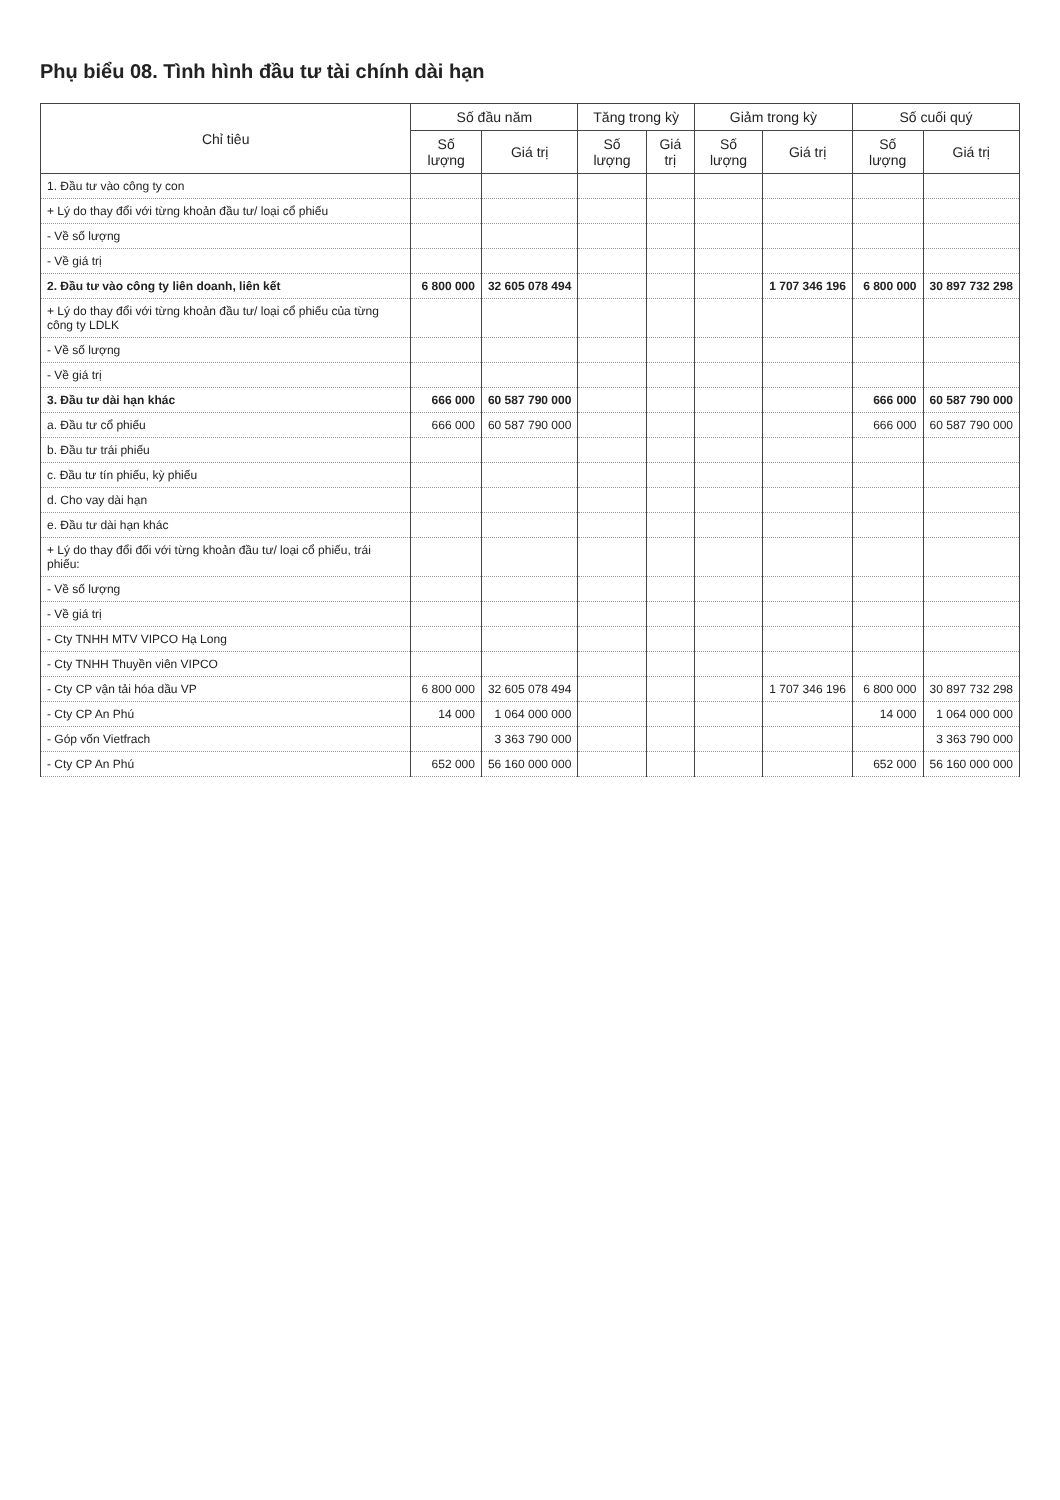Phụ biểu 08. Tình hình đầu tư tài chính dài hạn
| Chỉ tiêu | Số đầu năm | | Tăng trong kỳ | | Giảm trong kỳ | | Số cuối quý | |
| --- | --- | --- | --- | --- | --- | --- | --- | --- |
| | Số lượng | Giá trị | Số lượng | Giá trị | Số lượng | Giá trị | Số lượng | Giá trị |
| 1. Đầu tư vào công ty con | | | | | | | | |
| + Lý do thay đổi với từng khoản đầu tư/ loại cổ phiếu | | | | | | | | |
| - Về số lượng | | | | | | | | |
| - Về giá trị | | | | | | | | |
| 2. Đầu tư vào công ty liên doanh, liên kết | 6 800 000 | 32 605 078 494 | | | | 1 707 346 196 | 6 800 000 | 30 897 732 298 |
| + Lý do thay đổi với từng khoản đầu tư/ loại cổ phiếu của từng công ty LDLK | | | | | | | | |
| - Về số lượng | | | | | | | | |
| - Về giá trị | | | | | | | | |
| 3. Đầu tư dài hạn khác | 666 000 | 60 587 790 000 | | | | | 666 000 | 60 587 790 000 |
| a. Đầu tư cổ phiếu | 666 000 | 60 587 790 000 | | | | | 666 000 | 60 587 790 000 |
| b. Đầu tư trái phiếu | | | | | | | | |
| c. Đầu tư tín phiếu, kỳ phiếu | | | | | | | | |
| d. Cho vay dài hạn | | | | | | | | |
| e. Đầu tư dài hạn khác | | | | | | | | |
| + Lý do thay đổi đối với từng khoản đầu tư/ loại cổ phiếu, trái phiếu: | | | | | | | | |
| - Về số lượng | | | | | | | | |
| - Về giá trị | | | | | | | | |
| - Cty TNHH MTV VIPCO Hạ Long | | | | | | | | |
| - Cty TNHH Thuyền viên VIPCO | | | | | | | | |
| - Cty CP vận tải hóa dầu VP | 6 800 000 | 32 605 078 494 | | | | 1 707 346 196 | 6 800 000 | 30 897 732 298 |
| - Cty CP An Phú | 14 000 | 1 064 000 000 | | | | | 14 000 | 1 064 000 000 |
| - Góp vốn Vietfrach | | 3 363 790 000 | | | | | | 3 363 790 000 |
| - Cty CP An Phú | 652 000 | 56 160 000 000 | | | | | 652 000 | 56 160 000 000 |